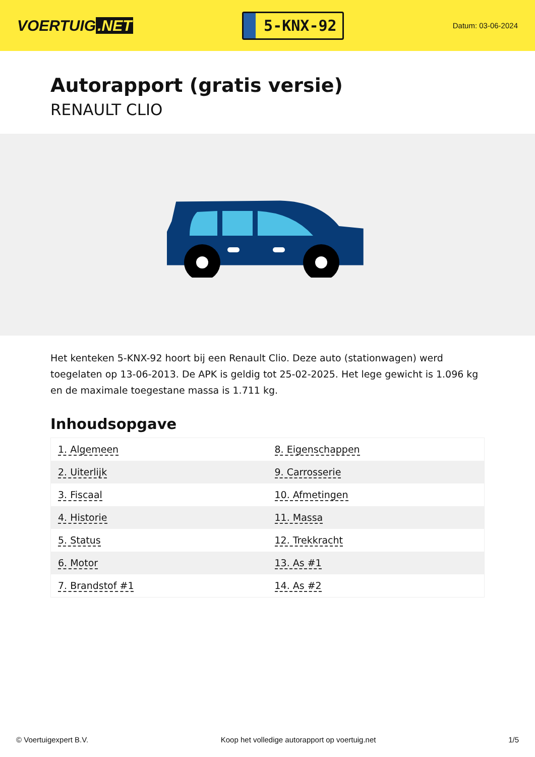VOERTUIG.NET
5-KNX-92
Datum: 03-06-2024
Autorapport (gratis versie)
RENAULT CLIO
Het kenteken 5-KNX-92 hoort bij een Renault Clio. Deze auto (stationwagen) werd toegelaten op 13-06-2013. De APK is geldig tot 25-02-2025. Het lege gewicht is 1.096 kg en de maximale toegestane massa is 1.711 kg.
Inhoudsopgave
| 1. Algemeen | 8. Eigenschappen |
| 2. Uiterlijk | 9. Carrosserie |
| 3. Fiscaal | 10. Afmetingen |
| 4. Historie | 11. Massa |
| 5. Status | 12. Trekkracht |
| 6. Motor | 13. As #1 |
| 7. Brandstof #1 | 14. As #2 |
© Voertuigexpert B.V. Koop het volledige autorapport op voertuig.net 1/5